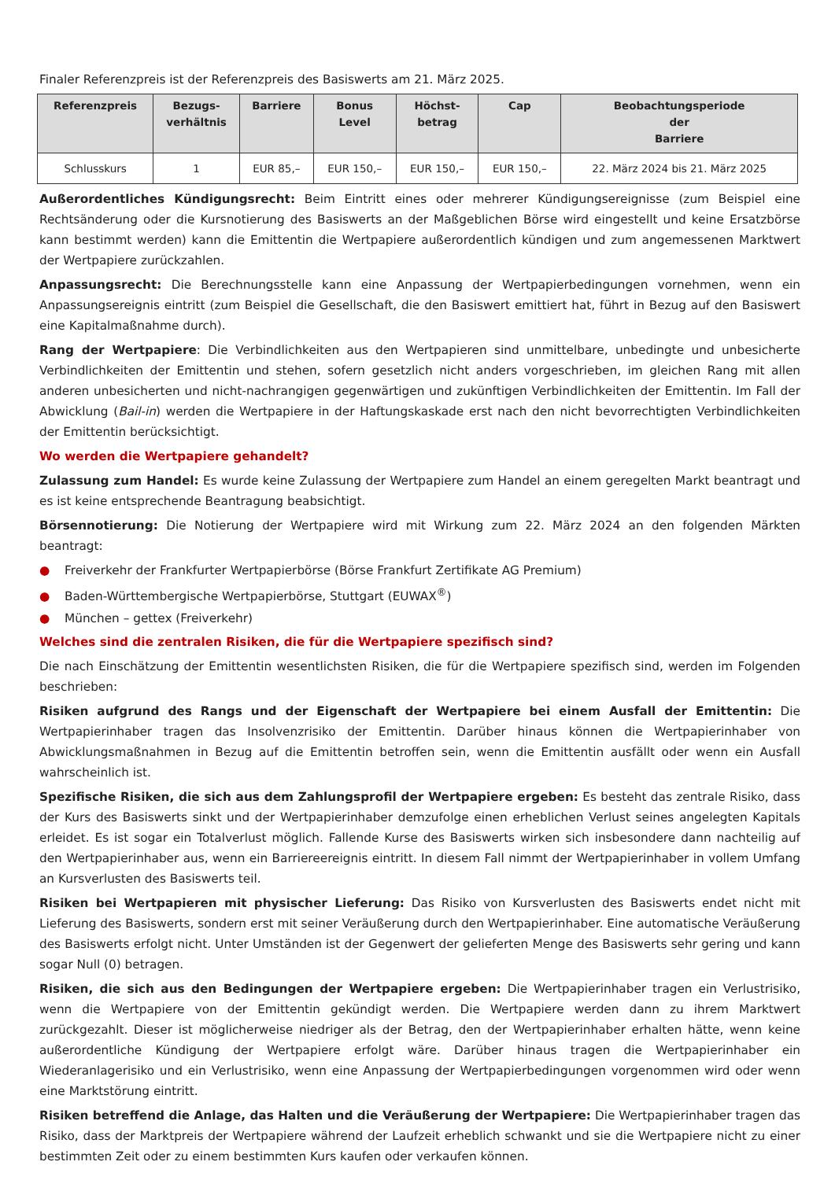Finaler Referenzpreis ist der Referenzpreis des Basiswerts am 21. März 2025.
| Referenzpreis | Bezugs- verhältnis | Barriere | Bonus Level | Höchst- betrag | Cap | Beobachtungsperiode der Barriere |
| --- | --- | --- | --- | --- | --- | --- |
| Schlusskurs | 1 | EUR 85,– | EUR 150,– | EUR 150,– | EUR 150,– | 22. März 2024 bis 21. März 2025 |
Außerordentliches Kündigungsrecht: Beim Eintritt eines oder mehrerer Kündigungsereignisse (zum Beispiel eine Rechtsänderung oder die Kursnotierung des Basiswerts an der Maßgeblichen Börse wird eingestellt und keine Ersatzbörse kann bestimmt werden) kann die Emittentin die Wertpapiere außerordentlich kündigen und zum angemessenen Marktwert der Wertpapiere zurückzahlen.
Anpassungsrecht: Die Berechnungsstelle kann eine Anpassung der Wertpapierbedingungen vornehmen, wenn ein Anpassungsereignis eintritt (zum Beispiel die Gesellschaft, die den Basiswert emittiert hat, führt in Bezug auf den Basiswert eine Kapitalmaßnahme durch).
Rang der Wertpapiere: Die Verbindlichkeiten aus den Wertpapieren sind unmittelbare, unbedingte und unbesicherte Verbindlichkeiten der Emittentin und stehen, sofern gesetzlich nicht anders vorgeschrieben, im gleichen Rang mit allen anderen unbesicherten und nicht-nachrangigen gegenwärtigen und zukünftigen Verbindlichkeiten der Emittentin. Im Fall der Abwicklung (Bail-in) werden die Wertpapiere in der Haftungskaskade erst nach den nicht bevorrechtigten Verbindlichkeiten der Emittentin berücksichtigt.
Wo werden die Wertpapiere gehandelt?
Zulassung zum Handel: Es wurde keine Zulassung der Wertpapiere zum Handel an einem geregelten Markt beantragt und es ist keine entsprechende Beantragung beabsichtigt.
Börsennotierung: Die Notierung der Wertpapiere wird mit Wirkung zum 22. März 2024 an den folgenden Märkten beantragt:
● Freiverkehr der Frankfurter Wertpapierbörse (Börse Frankfurt Zertifikate AG Premium)
● Baden-Württembergische Wertpapierbörse, Stuttgart (EUWAX<sup>®</sup>)
● München – gettex (Freiverkehr)
Welches sind die zentralen Risiken, die für die Wertpapiere spezifisch sind?
Die nach Einschätzung der Emittentin wesentlichsten Risiken, die für die Wertpapiere spezifisch sind, werden im Folgenden beschrieben:
Risiken aufgrund des Rangs und der Eigenschaft der Wertpapiere bei einem Ausfall der Emittentin: Die Wertpapierinhaber tragen das Insolvenzrisiko der Emittentin. Darüber hinaus können die Wertpapierinhaber von Abwicklungsmaßnahmen in Bezug auf die Emittentin betroffen sein, wenn die Emittentin ausfällt oder wenn ein Ausfall wahrscheinlich ist.
Spezifische Risiken, die sich aus dem Zahlungsprofil der Wertpapiere ergeben: Es besteht das zentrale Risiko, dass der Kurs des Basiswerts sinkt und der Wertpapierinhaber demzufolge einen erheblichen Verlust seines angelegten Kapitals erleidet. Es ist sogar ein Totalverlust möglich. Fallende Kurse des Basiswerts wirken sich insbesondere dann nachteilig auf den Wertpapierinhaber aus, wenn ein Barriereereignis eintritt. In diesem Fall nimmt der Wertpapierinhaber in vollem Umfang an Kursverlusten des Basiswerts teil.
Risiken bei Wertpapieren mit physischer Lieferung: Das Risiko von Kursverlusten des Basiswerts endet nicht mit Lieferung des Basiswerts, sondern erst mit seiner Veräußerung durch den Wertpapierinhaber. Eine automatische Veräußerung des Basiswerts erfolgt nicht. Unter Umständen ist der Gegenwert der gelieferten Menge des Basiswerts sehr gering und kann sogar Null (0) betragen.
Risiken, die sich aus den Bedingungen der Wertpapiere ergeben: Die Wertpapierinhaber tragen ein Verlustrisiko, wenn die Wertpapiere von der Emittentin gekündigt werden. Die Wertpapiere werden dann zu ihrem Marktwert zurückgezahlt. Dieser ist möglicherweise niedriger als der Betrag, den der Wertpapierinhaber erhalten hätte, wenn keine außerordentliche Kündigung der Wertpapiere erfolgt wäre. Darüber hinaus tragen die Wertpapierinhaber ein Wiederanlagerisiko und ein Verlustrisiko, wenn eine Anpassung der Wertpapierbedingungen vorgenommen wird oder wenn eine Marktstörung eintritt.
Risiken betreffend die Anlage, das Halten und die Veräußerung der Wertpapiere: Die Wertpapierinhaber tragen das Risiko, dass der Marktpreis der Wertpapiere während der Laufzeit erheblich schwankt und sie die Wertpapiere nicht zu einer bestimmten Zeit oder zu einem bestimmten Kurs kaufen oder verkaufen können.